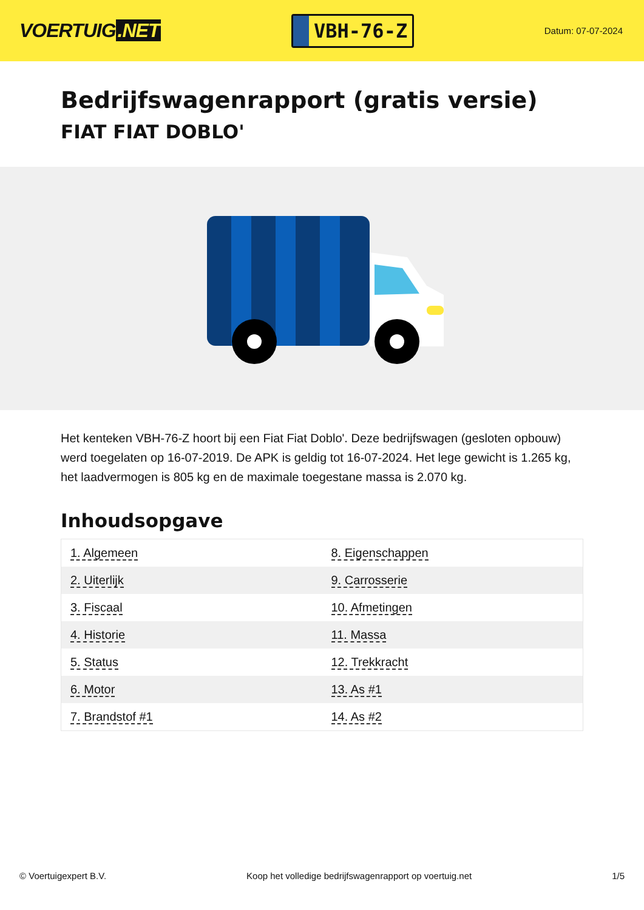VOERTUIG.NET
VBH-76-Z
Datum: 07-07-2024
Bedrijfswagenrapport (gratis versie)
FIAT FIAT DOBLO'
Het kenteken VBH-76-Z hoort bij een Fiat Fiat Doblo'. Deze bedrijfswagen (gesloten opbouw) werd toegelaten op 16-07-2019. De APK is geldig tot 16-07-2024. Het lege gewicht is 1.265 kg, het laadvermogen is 805 kg en de maximale toegestane massa is 2.070 kg.
Inhoudsopgave
| 1. Algemeen | 8. Eigenschappen |
| 2. Uiterlijk | 9. Carrosserie |
| 3. Fiscaal | 10. Afmetingen |
| 4. Historie | 11. Massa |
| 5. Status | 12. Trekkracht |
| 6. Motor | 13. As #1 |
| 7. Brandstof #1 | 14. As #2 |
© Voertuigexpert B.V. Koop het volledige bedrijfswagenrapport op voertuig.net 1/5